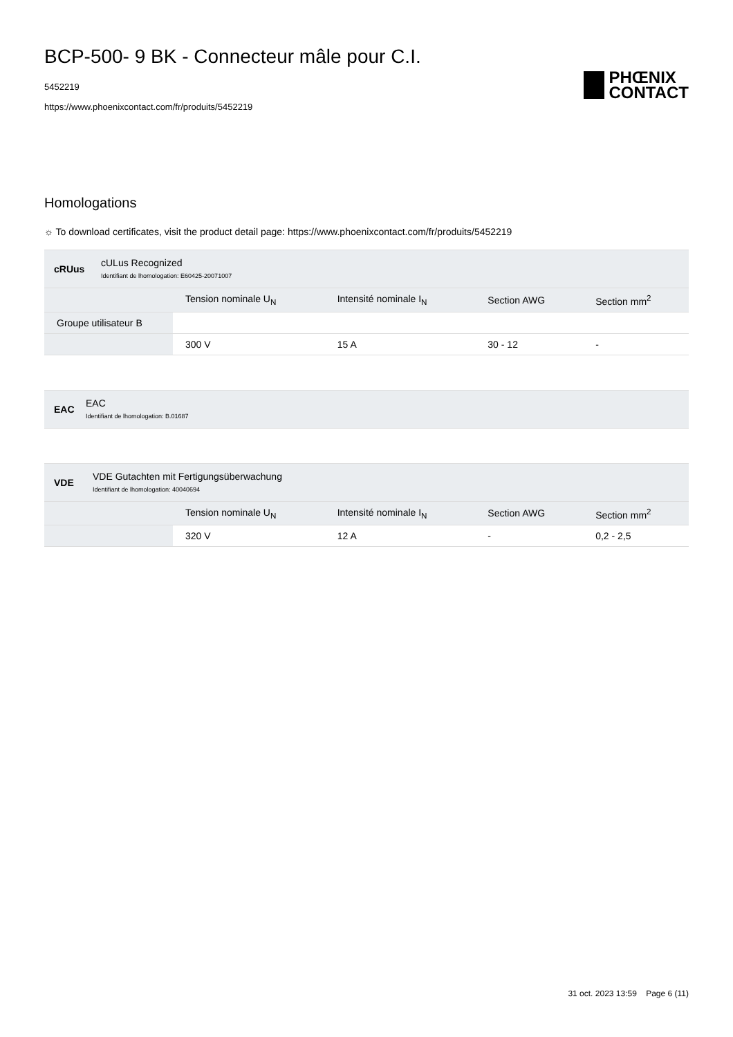BCP-500- 9 BK - Connecteur mâle pour C.I.
5452219
https://www.phoenixcontact.com/fr/produits/5452219
PHŒNIX
CONTACT
Homologations
☼ To download certificates, visit the product detail page: https://www.phoenixcontact.com/fr/produits/5452219
cRUus
cULus Recognized
Identifiant de lhomologation: E60425-20071007
| | Tension nominale U<sub>N</sub> | Intensité nominale I<sub>N</sub> | Section AWG | Section mm<sup>2</sup> |
| --- | --- | --- | --- | --- |
| Groupe utilisateur B | | | | |
| | 300 V | 15 A | 30 - 12 | - |
EAC
EAC
Identifiant de lhomologation: B.01687
VDE
VDE Gutachten mit Fertigungsüberwachung
Identifiant de lhomologation: 40040694
| | Tension nominale U<sub>N</sub> | Intensité nominale I<sub>N</sub> | Section AWG | Section mm<sup>2</sup> |
| --- | --- | --- | --- | --- |
| | 320 V | 12 A | - | 0,2 - 2,5 |
31 oct. 2023 13:59 Page 6 (11)